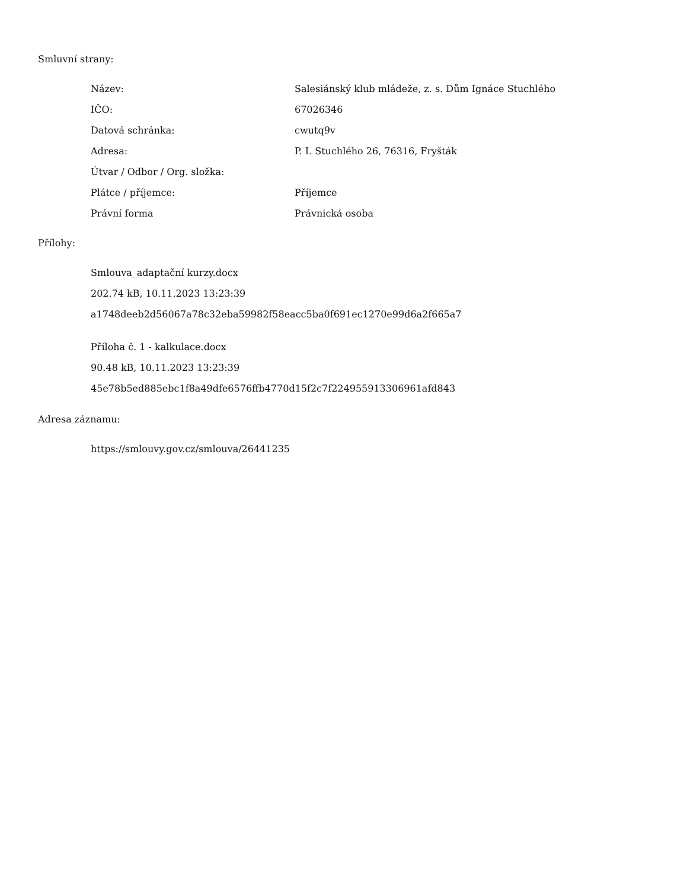Smluvní strany:
| Název: | Salesiánský klub mládeže, z. s. Dům Ignáce Stuchlého |
| IČO: | 67026346 |
| Datová schránka: | cwutq9v |
| Adresa: | P. I. Stuchlého 26, 76316, Fryšták |
| Útvar / Odbor / Org. složka: | |
| Plátce / příjemce: | Příjemce |
| Právní forma | Právnická osoba |
Přílohy:
Smlouva_adaptační kurzy.docx
202.74 kB, 10.11.2023 13:23:39
a1748deeb2d56067a78c32eba59982f58eacc5ba0f691ec1270e99d6a2f665a7
Příloha č. 1 - kalkulace.docx
90.48 kB, 10.11.2023 13:23:39
45e78b5ed885ebc1f8a49dfe6576ffb4770d15f2c7f224955913306961afd843
Adresa záznamu:
https://smlouvy.gov.cz/smlouva/26441235